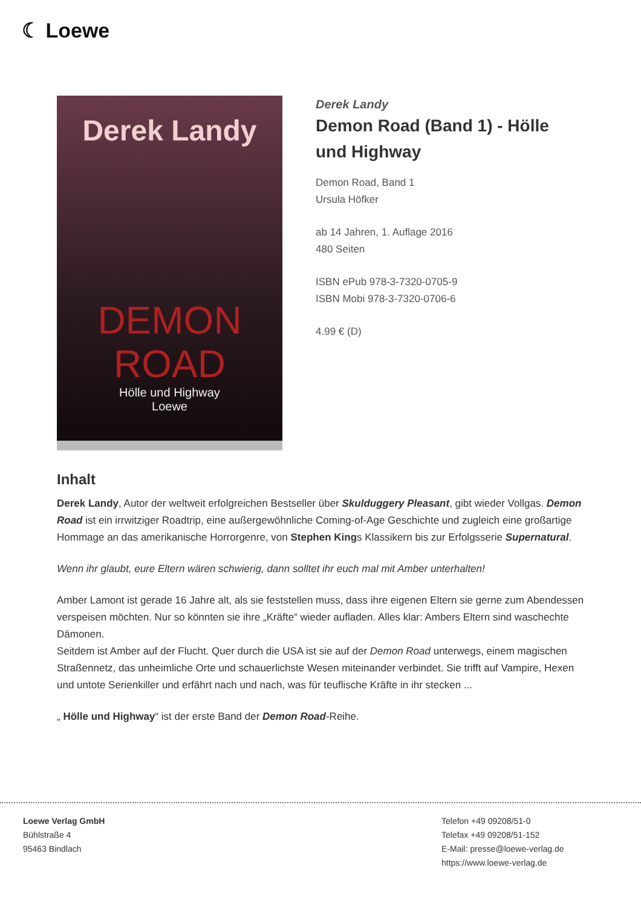☾ Loewe
Derek Landy
DEMON
ROAD
Hölle und Highway
Loewe
Derek Landy
Demon Road (Band 1) - Hölle und Highway
Demon Road, Band 1
Ursula Höfker
ab 14 Jahren, 1. Auflage 2016
480 Seiten
ISBN ePub 978-3-7320-0705-9
ISBN Mobi 978-3-7320-0706-6
4.99 € (D)
Inhalt
Derek Landy, Autor der weltweit erfolgreichen Bestseller über Skulduggery Pleasant, gibt wieder Vollgas. Demon Road ist ein irrwitziger Roadtrip, eine außergewöhnliche Coming-of-Age Geschichte und zugleich eine großartige Hommage an das amerikanische Horrorgenre, von Stephen Kings Klassikern bis zur Erfolgsserie Supernatural.
Wenn ihr glaubt, eure Eltern wären schwierig, dann solltet ihr euch mal mit Amber unterhalten!
Amber Lamont ist gerade 16 Jahre alt, als sie feststellen muss, dass ihre eigenen Eltern sie gerne zum Abendessen verspeisen möchten. Nur so könnten sie ihre „Kräfte“ wieder aufladen. Alles klar: Ambers Eltern sind waschechte Dämonen.
Seitdem ist Amber auf der Flucht. Quer durch die USA ist sie auf der Demon Road unterwegs, einem magischen Straßennetz, das unheimliche Orte und schauerlichste Wesen miteinander verbindet. Sie trifft auf Vampire, Hexen und untote Serienkiller und erfährt nach und nach, was für teuflische Kräfte in ihr stecken ...
„ Hölle und Highway“ ist der erste Band der Demon Road-Reihe.
Loewe Verlag GmbH
Bühlstraße 4
95463 Bindlach
Telefon +49 09208/51-0
Telefax +49 09208/51-152
E-Mail: presse@loewe-verlag.de
https://www.loewe-verlag.de